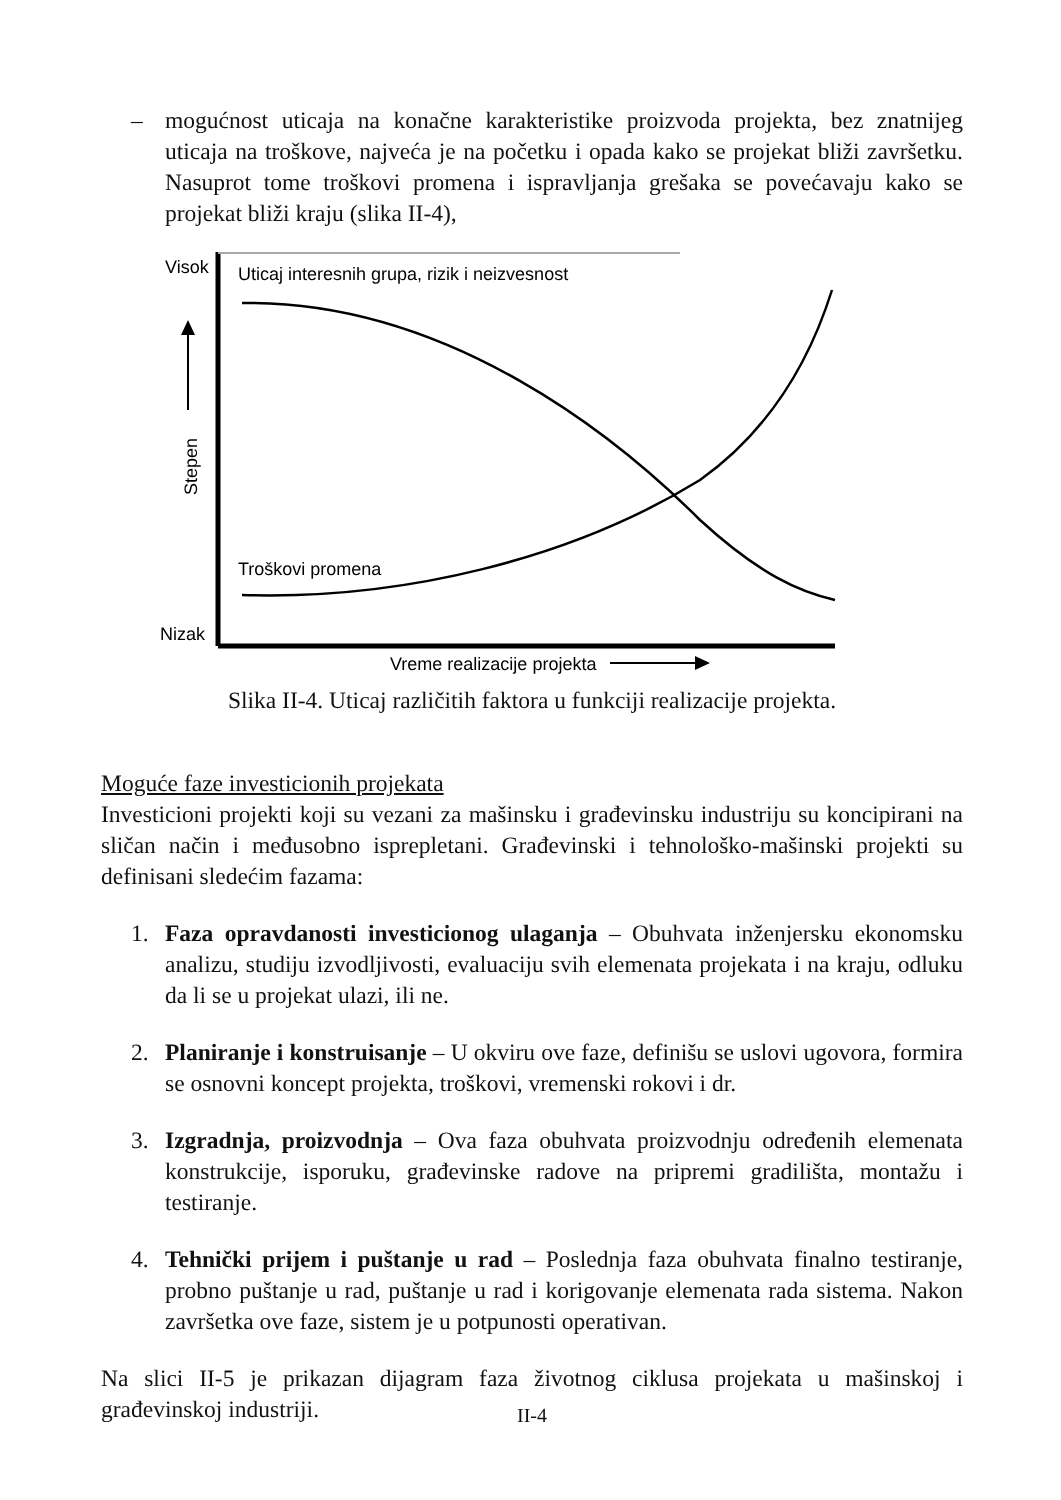– mogućnost uticaja na konačne karakteristike proizvoda projekta, bez znatnijeg uticaja na troškove, najveća je na početku i opada kako se projekat bliži završetku. Nasuprot tome troškovi promena i ispravljanja grešaka se povećavaju kako se projekat bliži kraju (slika II-4),
Visok
Nizak
Uticaj interesnih grupa, rizik i neizvesnost
Troškovi promena
Vreme realizacije projekta
Stepen
Slika II-4. Uticaj različitih faktora u funkciji realizacije projekta.
Moguće faze investicionih projekata
Investicioni projekti koji su vezani za mašinsku i građevinsku industriju su koncipirani na sličan način i međusobno isprepletani. Građevinski i tehnološko-mašinski projekti su definisani sledećim fazama:
1. Faza opravdanosti investicionog ulaganja – Obuhvata inženjersku ekonomsku analizu, studiju izvodljivosti, evaluaciju svih elemenata projekata i na kraju, odluku da li se u projekat ulazi, ili ne.
2. Planiranje i konstruisanje – U okviru ove faze, definišu se uslovi ugovora, formira se osnovni koncept projekta, troškovi, vremenski rokovi i dr.
3. Izgradnja, proizvodnja – Ova faza obuhvata proizvodnju određenih elemenata konstrukcije, isporuku, građevinske radove na pripremi gradilišta, montažu i testiranje.
4. Tehnički prijem i puštanje u rad – Poslednja faza obuhvata finalno testiranje, probno puštanje u rad, puštanje u rad i korigovanje elemenata rada sistema. Nakon završetka ove faze, sistem je u potpunosti operativan.
Na slici II-5 je prikazan dijagram faza životnog ciklusa projekata u mašinskoj i građevinskoj industriji.
II-4